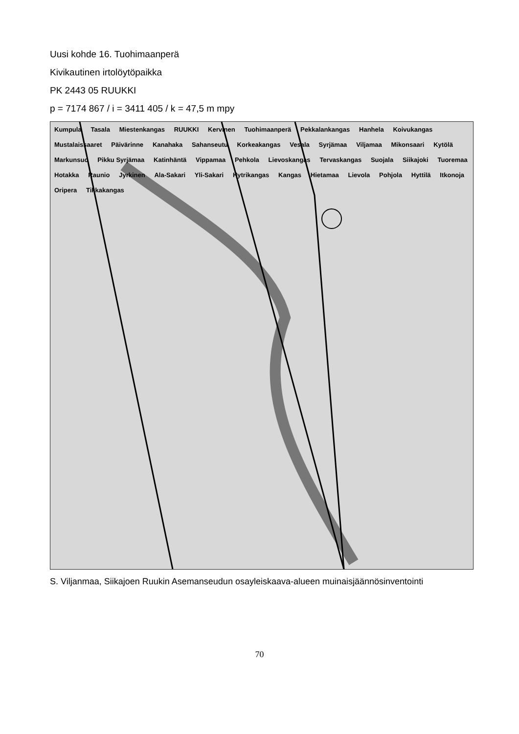Uusi kohde 16. Tuohimaanperä
Kivikautinen irtolöytöpaikka
PK 2443 05 RUUKKI
p = 7174 867 / i = 3411 405 / k = 47,5 m mpy
Kumpula Tasala Miestenkangas RUUKKI Kervinen Tuohimaanperä Pekkalankangas Hanhela Koivukangas Mustalaissaaret Päivärinne Kanahaka Sahanseutu Korkeakangas Vesala Syrjämaa Viljamaa Mikonsaari Kytölä Markunsuo Pikku Syrjämaa Katinhäntä Vippamaa Pehkola Lievoskangas Tervaskangas Suojala Siikajoki Tuoremaa Hotakka Raunio Jyrkinen Ala-Sakari Yli-Sakari Hytrikangas Kangas Hietamaa Lievola Pohjola Hyttilä Itkonoja Oripera Tikkakangas
S. Viljanmaa, Siikajoen Ruukin Asemanseudun osayleiskaava-alueen muinaisjäännösinventointi
70